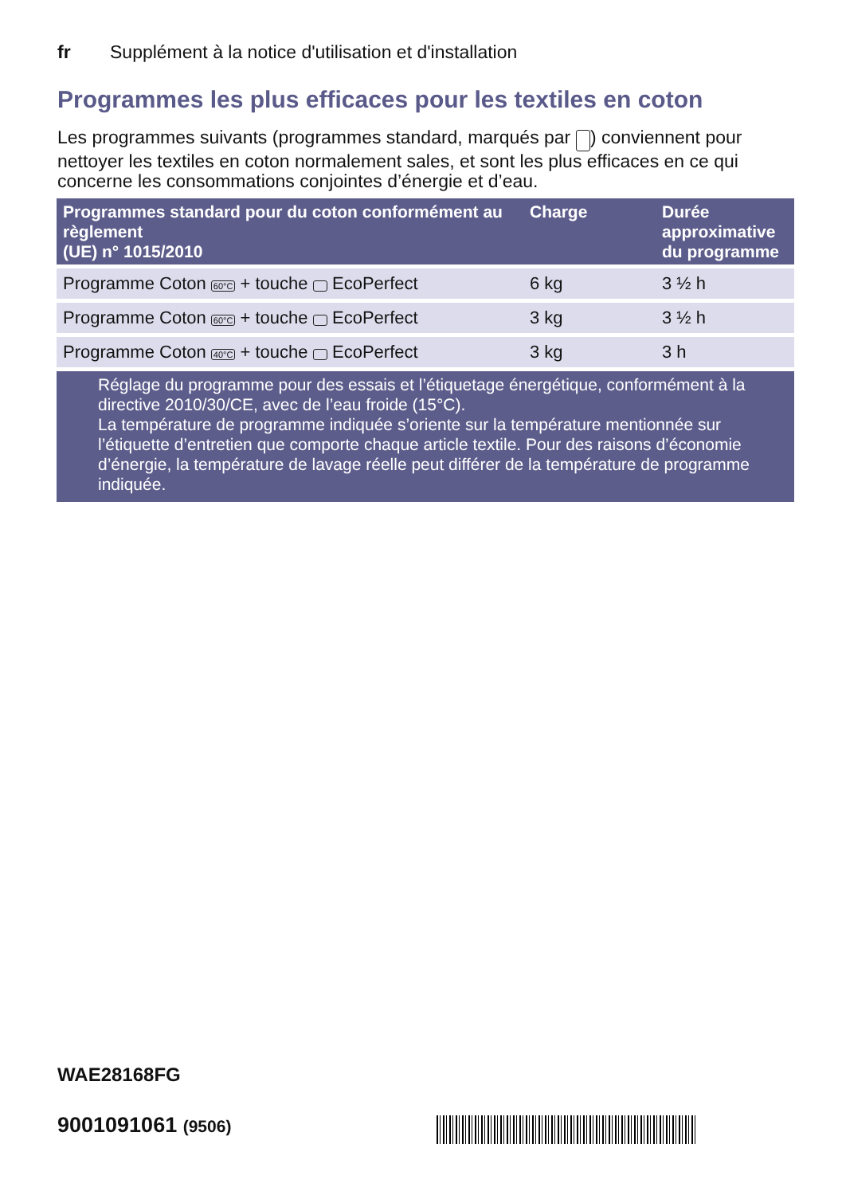fr Supplément à la notice d'utilisation et d'installation
Programmes les plus efficaces pour les textiles en coton
Les programmes suivants (programmes standard, marqués par ) conviennent pour nettoyer les textiles en coton normalement sales, et sont les plus efficaces en ce qui concerne les consommations conjointes d’énergie et d’eau.
| Programmes standard pour du coton conformément au règlement (UE) n° 1015/2010 | Charge | Durée approximative du programme |
| --- | --- | --- |
| Programme Coton 60°C + touche EcoPerfect | 6 kg | 3 ½ h |
| Programme Coton 60°C + touche EcoPerfect | 3 kg | 3 ½ h |
| Programme Coton 40°C + touche EcoPerfect | 3 kg | 3 h |
| Réglage du programme pour des essais et l’étiquetage énergétique, conformément à la directive 2010/30/CE, avec de l’eau froide (15°C). La température de programme indiquée s’oriente sur la température mentionnée sur l’étiquette d’entretien que comporte chaque article textile. Pour des raisons d’économie d’énergie, la température de lavage réelle peut différer de la température de programme indiquée. | | |
WAE28168FG
9001091061 (9506)